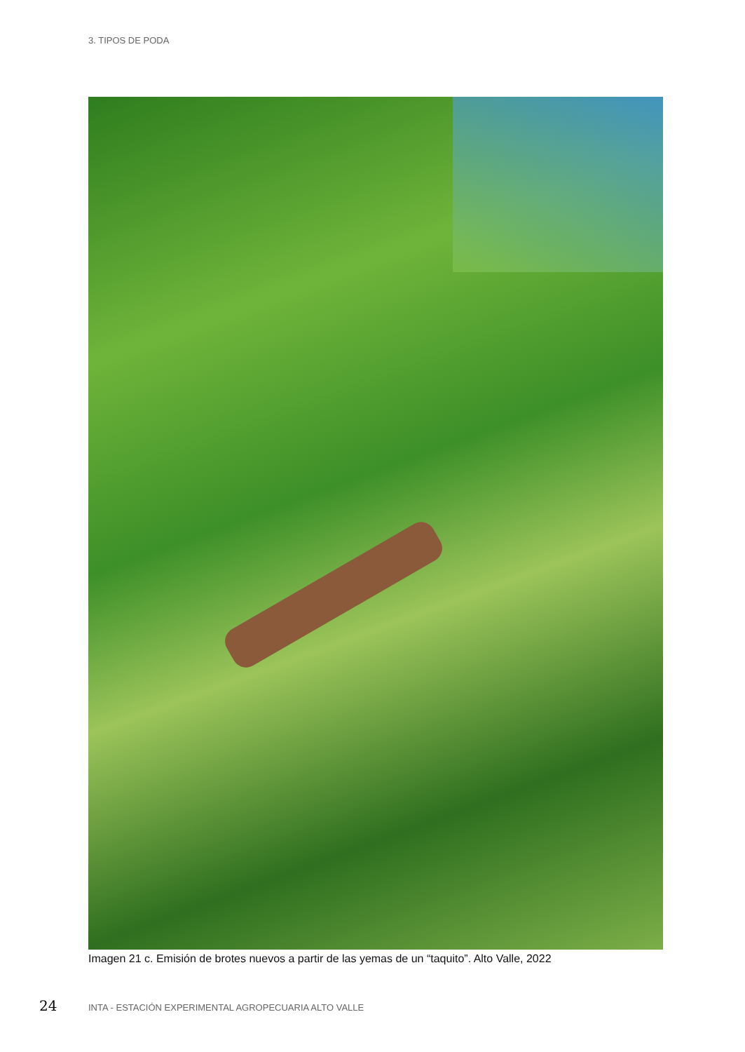3. TIPOS DE PODA
Imagen 21 c. Emisión de brotes nuevos a partir de las yemas de un “taquito”. Alto Valle, 2022
24 INTA - ESTACIÓN EXPERIMENTAL AGROPECUARIA ALTO VALLE